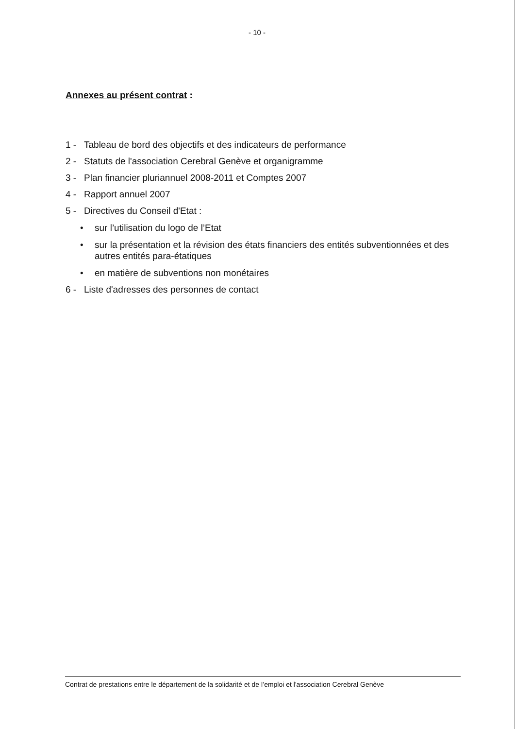- 10 -
Annexes au présent contrat :
1 - Tableau de bord des objectifs et des indicateurs de performance
2 - Statuts de l'association Cerebral Genève et organigramme
3 - Plan financier pluriannuel 2008-2011 et Comptes 2007
4 - Rapport annuel 2007
5 - Directives du Conseil d'Etat :
• sur l’utilisation du logo de l’Etat
• sur la présentation et la révision des états financiers des entités subventionnées et des autres entités para-étatiques
• en matière de subventions non monétaires
6 - Liste d'adresses des personnes de contact
Contrat de prestations entre le département de la solidarité et de l’emploi et l'association Cerebral Genève